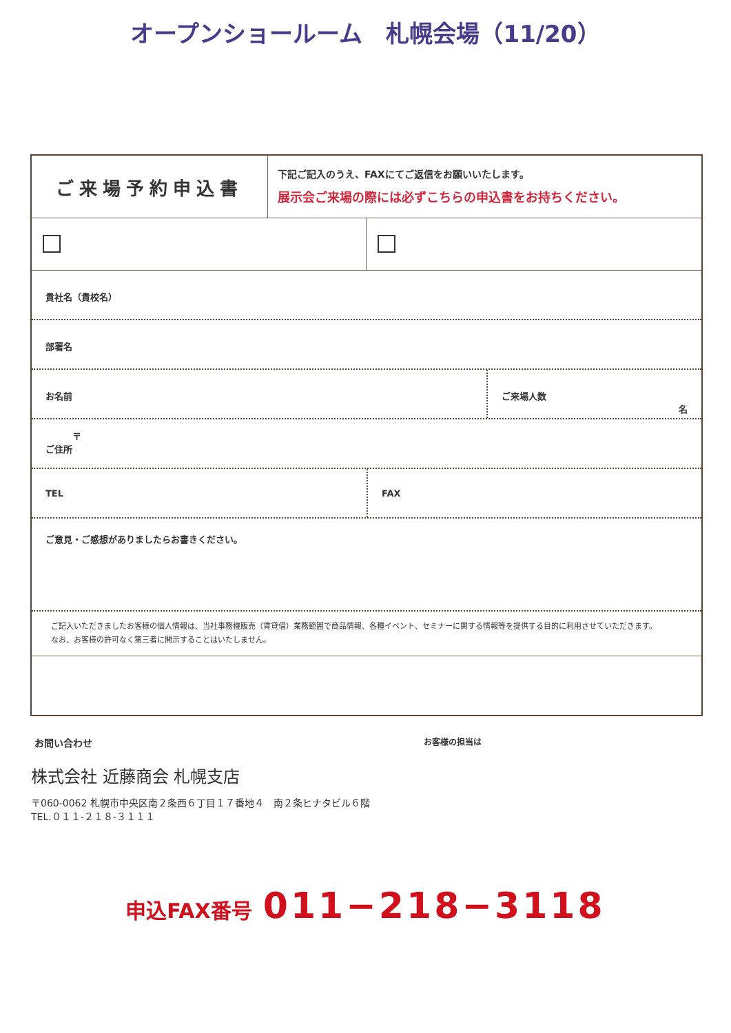オープンショールーム　札幌会場（11/20）
ご来場予約申込書
下記ご記入のうえ、FAXにてご返信をお願いいたします。
展示会ご来場の際には必ずこちらの申込書をお持ちください。
貴社名（貴校名）
部署名
お名前 ご来場人数
名
　　　〒
ご住所
TEL FAX
ご意見・ご感想がありましたらお書きください。
ご記入いただきましたお客様の個人情報は、当社事務機販売（賃貸借）業務範囲で商品情報、各種イベント、セミナーに関する情報等を提供する目的に利用させていただきます。
なお、お客様の許可なく第三者に開示することはいたしません。
お問い合わせ
お客様の担当は
株式会社 近藤商会 札幌支店
〒060-0062 札幌市中央区南２条西６丁目１７番地４　南２条ヒナタビル６階
TEL.０１１-２１８-３１１１
申込FAX番号　011−218−3118